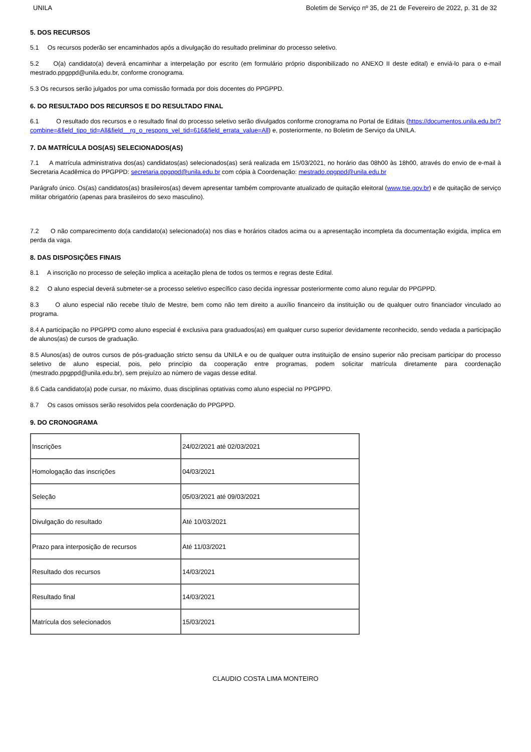UNILA Boletim de Serviço nº 35, de 21 de Fevereiro de 2022, p. 31 de 32
5. DOS RECURSOS
5.1 Os recursos poderão ser encaminhados após a divulgação do resultado preliminar do processo seletivo.
5.2 O(a) candidato(a) deverá encaminhar a interpelação por escrito (em formulário próprio disponibilizado no ANEXO II deste edital) e enviá-lo para o e-mail mestrado.ppgppd@unila.edu.br, conforme cronograma.
5.3 Os recursos serão julgados por uma comissão formada por dois docentes do PPGPPD.
6. DO RESULTADO DOS RECURSOS E DO RESULTADO FINAL
6.1 O resultado dos recursos e o resultado final do processo seletivo serão divulgados conforme cronograma no Portal de Editais (https://documentos.unila.edu.br/?combine=&field_tipo_tid=All&field__rg_o_respons_vel_tid=616&field_errata_value=All) e, posteriormente, no Boletim de Serviço da UNILA.
7. DA MATRÍCULA DOS(AS) SELECIONADOS(AS)
7.1 A matrícula administrativa dos(as) candidatos(as) selecionados(as) será realizada em 15/03/2021, no horário das 08h00 às 18h00, através do envio de e-mail à Secretaria Acadêmica do PPGPPD: secretaria.ppgppd@unila.edu.br com cópia à Coordenação: mestrado.ppgppd@unila.edu.br
Parágrafo único. Os(as) candidatos(as) brasileiros(as) devem apresentar também comprovante atualizado de quitação eleitoral (www.tse.gov.br) e de quitação de serviço militar obrigatório (apenas para brasileiros do sexo masculino).
7.2 O não comparecimento do(a candidato(a) selecionado(a) nos dias e horários citados acima ou a apresentação incompleta da documentação exigida, implica em perda da vaga.
8. DAS DISPOSIÇÕES FINAIS
8.1 A inscrição no processo de seleção implica a aceitação plena de todos os termos e regras deste Edital.
8.2 O aluno especial deverá submeter-se a processo seletivo específico caso decida ingressar posteriormente como aluno regular do PPGPPD.
8.3 O aluno especial não recebe título de Mestre, bem como não tem direito a auxílio financeiro da instituição ou de qualquer outro financiador vinculado ao programa.
8.4 A participação no PPGPPD como aluno especial é exclusiva para graduados(as) em qualquer curso superior devidamente reconhecido, sendo vedada a participação de alunos(as) de cursos de graduação.
8.5 Alunos(as) de outros cursos de pós-graduação stricto sensu da UNILA e ou de qualquer outra instituição de ensino superior não precisam participar do processo seletivo de aluno especial, pois, pelo princípio da cooperação entre programas, podem solicitar matrícula diretamente para coordenação (mestrado.ppgppd@unila.edu.br), sem prejuízo ao número de vagas desse edital.
8.6 Cada candidato(a) pode cursar, no máximo, duas disciplinas optativas como aluno especial no PPGPPD.
8.7 Os casos omissos serão resolvidos pela coordenação do PPGPPD.
9. DO CRONOGRAMA
| Inscrições | 24/02/2021 até 02/03/2021 |
| Homologação das inscrições | 04/03/2021 |
| Seleção | 05/03/2021 até 09/03/2021 |
| Divulgação do resultado | Até 10/03/2021 |
| Prazo para interposição de recursos | Até 11/03/2021 |
| Resultado dos recursos | 14/03/2021 |
| Resultado final | 14/03/2021 |
| Matrícula dos selecionados | 15/03/2021 |
CLAUDIO COSTA LIMA MONTEIRO